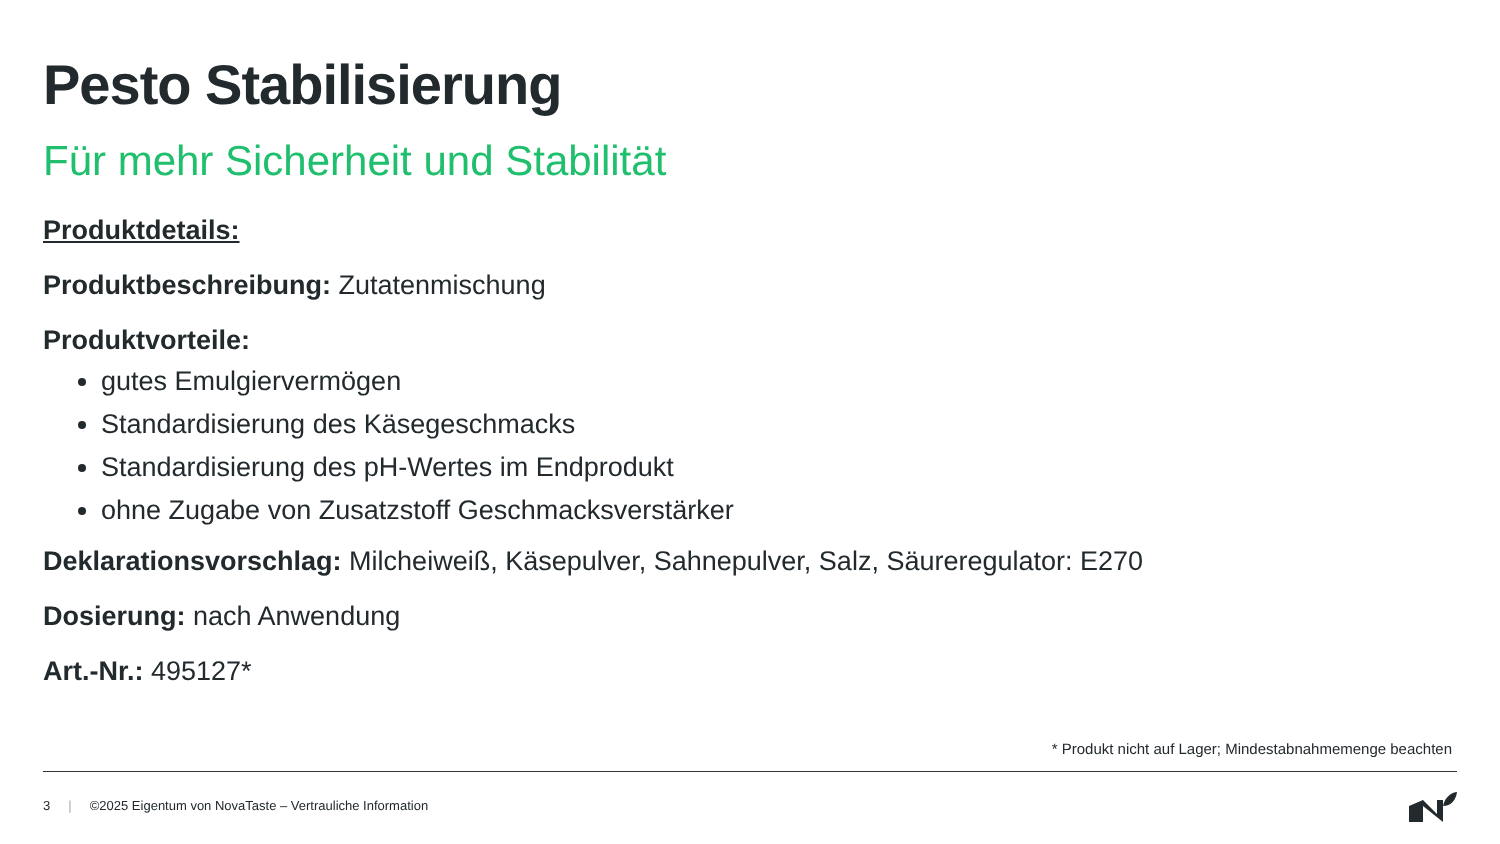Pesto Stabilisierung
Für mehr Sicherheit und Stabilität
Produktdetails:
Produktbeschreibung: Zutatenmischung
Produktvorteile:
gutes Emulgiervermögen
Standardisierung des Käsegeschmacks
Standardisierung des pH-Wertes im Endprodukt
ohne Zugabe von Zusatzstoff Geschmacksverstärker
Deklarationsvorschlag: Milcheiweiß, Käsepulver, Sahnepulver, Salz, Säureregulator: E270
Dosierung: nach Anwendung
Art.-Nr.: 495127*
* Produkt nicht auf Lager; Mindestabnahmemenge beachten
3 | ©2025 Eigentum von NovaTaste – Vertrauliche Information